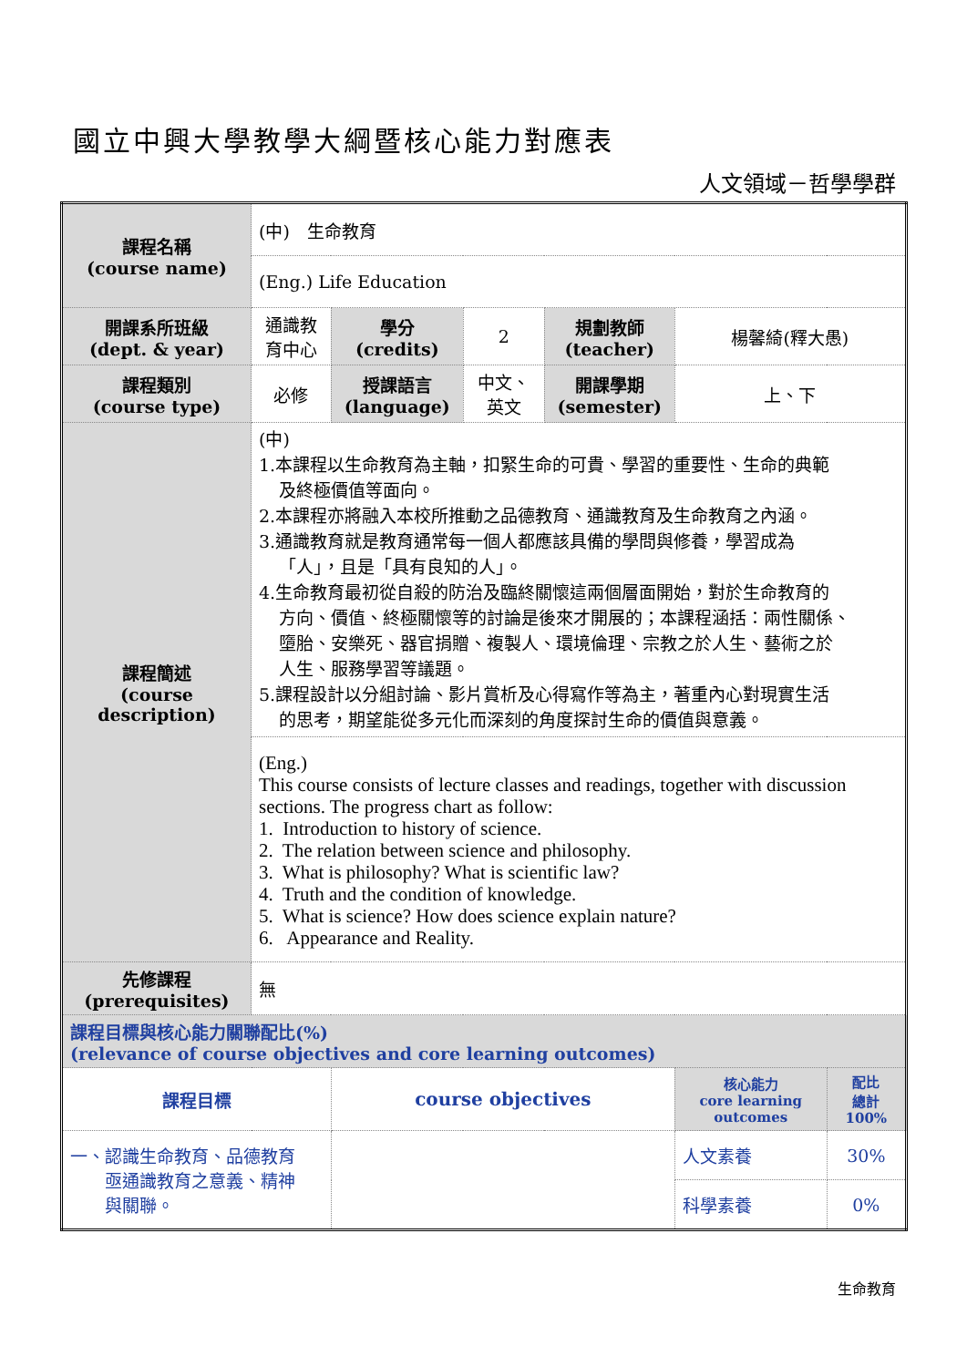國立中興大學教學大綱暨核心能力對應表
人文領域－哲學學群
| 課程名稱 (course name) | (中) 生命教育 | | | | | |
| | (Eng.) Life Education | | | | | |
| 開課系所班級 (dept. & year) | 通識教育中心 | 學分 (credits) | 2 | 規劃教師 (teacher) | 楊馨綺(釋大愚) | |
| 課程類別 (course type) | 必修 | 授課語言 (language) | 中文、英文 | 開課學期 (semester) | 上、下 | |
| 課程簡述 (course description) | (中) 1.本課程以生命教育為主軸，扣緊生命的可貴、學習的重要性、生命的典範 及終極價值等面向。 2.本課程亦將融入本校所推動之品德教育、通識教育及生命教育之內涵。 3.通識教育就是教育通常每一個人都應該具備的學問與修養，學習成為 「人」，且是「具有良知的人」。 4.生命教育最初從自殺的防治及臨終關懷這兩個層面開始，對於生命教育的 方向、價值、終極關懷等的討論是後來才開展的；本課程涵括：兩性關係、 墮胎、安樂死、器官捐贈、複製人、環境倫理、宗教之於人生、藝術之於 人生、服務學習等議題。 5.課程設計以分組討論、影片賞析及心得寫作等為主，著重內心對現實生活 的思考，期望能從多元化而深刻的角度探討生命的價值與意義。 | | | | | |
| | (Eng.) This course consists of lecture classes and readings, together with discussion sections. The progress chart as follow: 1. Introduction to history of science. 2. The relation between science and philosophy. 3. What is philosophy? What is scientific law? 4. Truth and the condition of knowledge. 5. What is science? How does science explain nature? 6. Appearance and Reality. | | | | | |
| 先修課程 (prerequisites) | 無 | | | | | |
| 課程目標與核心能力關聯配比(%) (relevance of course objectives and core learning outcomes) | | | | | | |
| 課程目標 | | course objectives | | | 核心能力 core learning outcomes | 配比 總計 100% |
| 一、認識生命教育、品德教育 亟通識教育之意義、精神 與關聯。 | | | | | 人文素養 | 30% |
| | | | | | 科學素養 | 0% |
生命教育